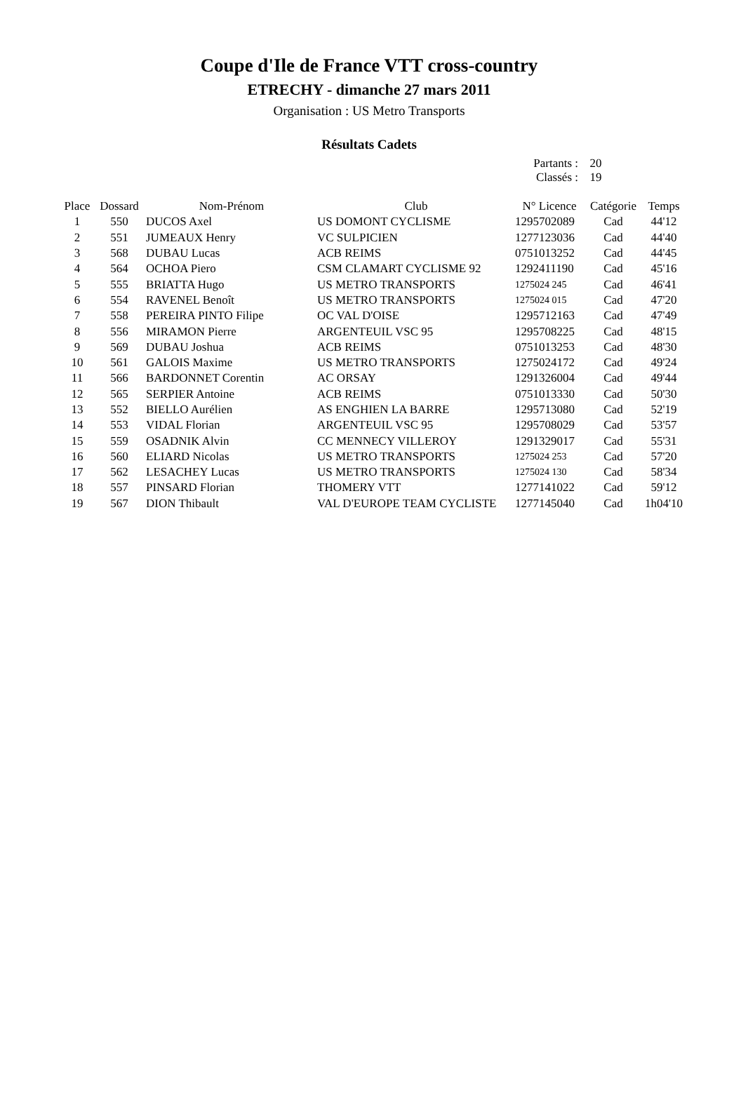Coupe d'Ile de France VTT cross-country
ETRECHY - dimanche 27 mars 2011
Organisation : US Metro Transports
Résultats Cadets
Partants : 20
Classés : 19
| Place | Dossard | Nom-Prénom | Club | N° Licence | Catégorie | Temps |
| --- | --- | --- | --- | --- | --- | --- |
| 1 | 550 | DUCOS Axel | US DOMONT CYCLISME | 1295702089 | Cad | 44'12 |
| 2 | 551 | JUMEAUX Henry | VC SULPICIEN | 1277123036 | Cad | 44'40 |
| 3 | 568 | DUBAU Lucas | ACB REIMS | 0751013252 | Cad | 44'45 |
| 4 | 564 | OCHOA Piero | CSM CLAMART CYCLISME 92 | 1292411190 | Cad | 45'16 |
| 5 | 555 | BRIATTA Hugo | US METRO TRANSPORTS | 1275024 245 | Cad | 46'41 |
| 6 | 554 | RAVENEL Benoît | US METRO TRANSPORTS | 1275024 015 | Cad | 47'20 |
| 7 | 558 | PEREIRA PINTO Filipe | OC VAL D'OISE | 1295712163 | Cad | 47'49 |
| 8 | 556 | MIRAMON Pierre | ARGENTEUIL VSC 95 | 1295708225 | Cad | 48'15 |
| 9 | 569 | DUBAU Joshua | ACB REIMS | 0751013253 | Cad | 48'30 |
| 10 | 561 | GALOIS Maxime | US METRO TRANSPORTS | 1275024172 | Cad | 49'24 |
| 11 | 566 | BARDONNET Corentin | AC ORSAY | 1291326004 | Cad | 49'44 |
| 12 | 565 | SERPIER Antoine | ACB REIMS | 0751013330 | Cad | 50'30 |
| 13 | 552 | BIELLO Aurélien | AS ENGHIEN LA BARRE | 1295713080 | Cad | 52'19 |
| 14 | 553 | VIDAL Florian | ARGENTEUIL VSC 95 | 1295708029 | Cad | 53'57 |
| 15 | 559 | OSADNIK Alvin | CC MENNECY VILLEROY | 1291329017 | Cad | 55'31 |
| 16 | 560 | ELIARD Nicolas | US METRO TRANSPORTS | 1275024 253 | Cad | 57'20 |
| 17 | 562 | LESACHEY Lucas | US METRO TRANSPORTS | 1275024 130 | Cad | 58'34 |
| 18 | 557 | PINSARD Florian | THOMERY VTT | 1277141022 | Cad | 59'12 |
| 19 | 567 | DION Thibault | VAL D'EUROPE TEAM CYCLISTE | 1277145040 | Cad | 1h04'10 |